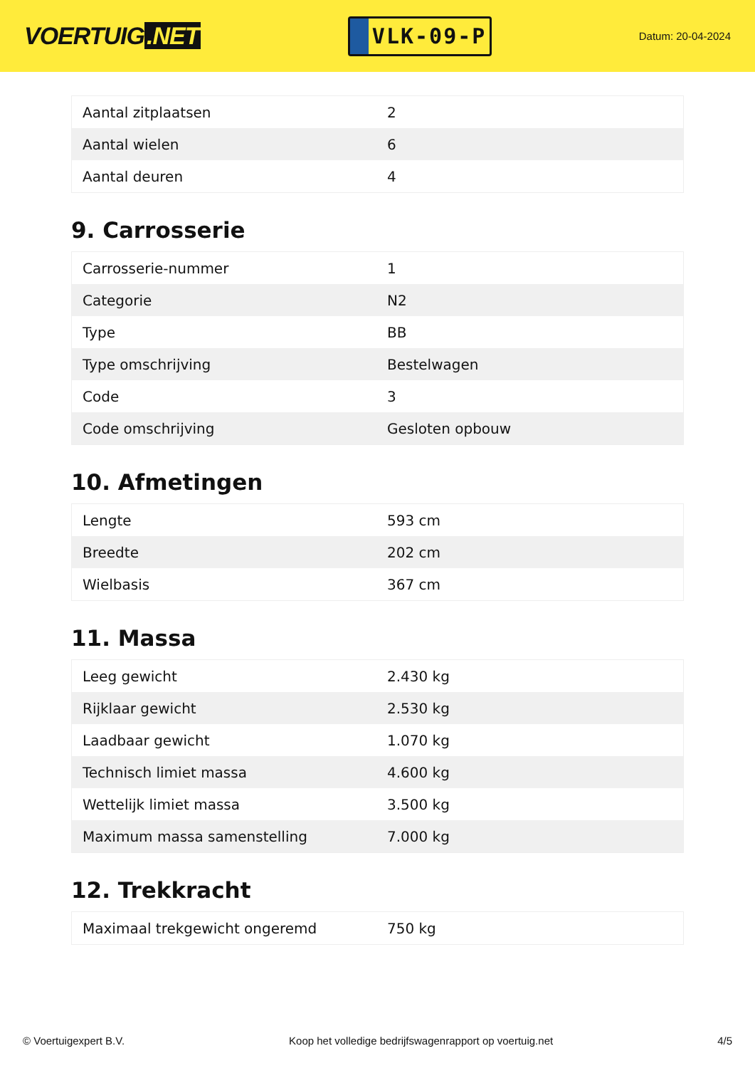VOERTUIG.NET
VLK-09-P
Datum: 20-04-2024
| Aantal zitplaatsen | 2 |
| Aantal wielen | 6 |
| Aantal deuren | 4 |
9. Carrosserie
| Carrosserie-nummer | 1 |
| Categorie | N2 |
| Type | BB |
| Type omschrijving | Bestelwagen |
| Code | 3 |
| Code omschrijving | Gesloten opbouw |
10. Afmetingen
| Lengte | 593 cm |
| Breedte | 202 cm |
| Wielbasis | 367 cm |
11. Massa
| Leeg gewicht | 2.430 kg |
| Rijklaar gewicht | 2.530 kg |
| Laadbaar gewicht | 1.070 kg |
| Technisch limiet massa | 4.600 kg |
| Wettelijk limiet massa | 3.500 kg |
| Maximum massa samenstelling | 7.000 kg |
12. Trekkracht
| Maximaal trekgewicht ongeremd | 750 kg |
© Voertuigexpert B.V. Koop het volledige bedrijfswagenrapport op voertuig.net 4/5